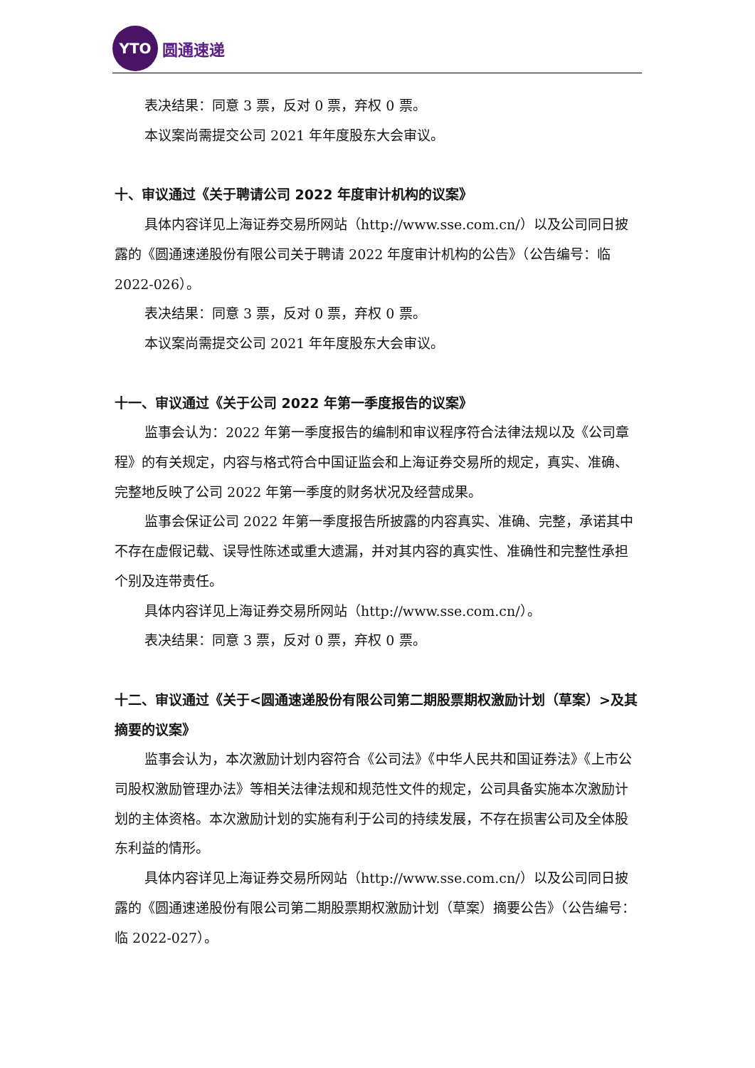YTO
圆通速递
表决结果：同意 3 票，反对 0 票，弃权 0 票。
本议案尚需提交公司 2021 年年度股东大会审议。
十、审议通过《关于聘请公司 2022 年度审计机构的议案》
具体内容详见上海证券交易所网站（http://www.sse.com.cn/）以及公司同日披露的《圆通速递股份有限公司关于聘请 2022 年度审计机构的公告》（公告编号：临 2022-026）。
表决结果：同意 3 票，反对 0 票，弃权 0 票。
本议案尚需提交公司 2021 年年度股东大会审议。
十一、审议通过《关于公司 2022 年第一季度报告的议案》
监事会认为：2022 年第一季度报告的编制和审议程序符合法律法规以及《公司章程》的有关规定，内容与格式符合中国证监会和上海证券交易所的规定，真实、准确、完整地反映了公司 2022 年第一季度的财务状况及经营成果。
监事会保证公司 2022 年第一季度报告所披露的内容真实、准确、完整，承诺其中不存在虚假记载、误导性陈述或重大遗漏，并对其内容的真实性、准确性和完整性承担个别及连带责任。
具体内容详见上海证券交易所网站（http://www.sse.com.cn/）。
表决结果：同意 3 票，反对 0 票，弃权 0 票。
十二、审议通过《关于<圆通速递股份有限公司第二期股票期权激励计划（草案）>及其摘要的议案》
监事会认为，本次激励计划内容符合《公司法》《中华人民共和国证券法》《上市公司股权激励管理办法》等相关法律法规和规范性文件的规定，公司具备实施本次激励计划的主体资格。本次激励计划的实施有利于公司的持续发展，不存在损害公司及全体股东利益的情形。
具体内容详见上海证券交易所网站（http://www.sse.com.cn/）以及公司同日披露的《圆通速递股份有限公司第二期股票期权激励计划（草案）摘要公告》（公告编号：临 2022-027）。